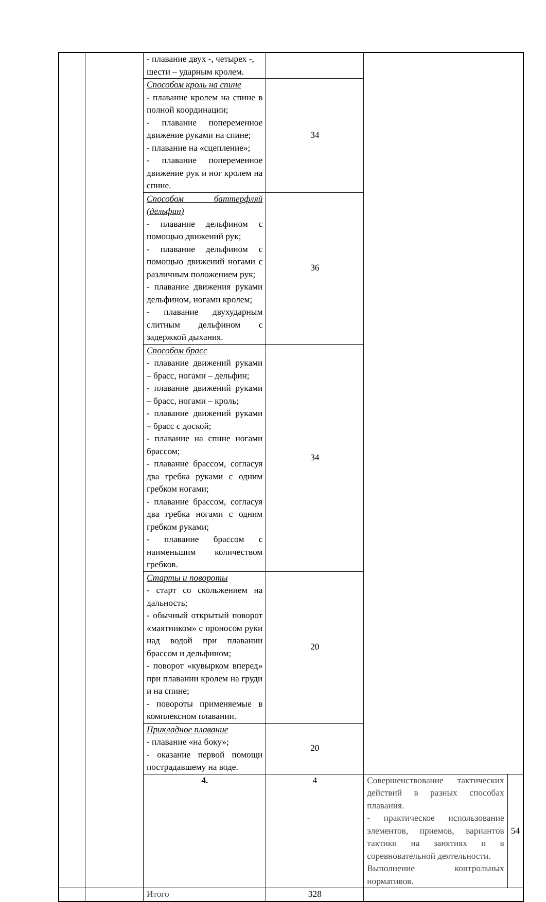| | | - плавание двух -, четырех -, шести – ударным кролем. | | | |
| | | Способом кроль на спине - плавание кролем на спине в полной координации; - плавание попеременное движение руками на спине; - плавание на «сцепление»; - плавание попеременное движение рук и ног кролем на спине. | 34 | | |
| | | Способом баттерфляй (дельфин) - плавание дельфином с помощью движений рук; - плавание дельфином с помощью движений ногами с различным положением рук; - плавание движения руками дельфином, ногами кролем; - плавание двухударным слитным дельфином с задержкой дыхания. | 36 | | |
| | | Способом брасс - плавание движений руками – брасс, ногами – дельфин; - плавание движений руками – брасс, ногами – кроль; - плавание движений руками – брасс с доской; - плавание на спине ногами брассом; - плавание брассом, согласуя два гребка руками с одним гребком ногами; - плавание брассом, согласуя два гребка ногами с одним гребком руками; - плавание брассом с наименьшим количеством гребков. | 34 | | |
| | | Старты и повороты - старт со скольжением на дальность; - обычный открытый поворот «маятником» с проносом руки над водой при плавании брассом и дельфином; - поворот «кувырком вперед» при плавании кролем на груди и на спине; - повороты применяемые в комплексном плавании. | 20 | | |
| | | Прикладное плавание - плавание «на боку»; - оказание первой помощи пострадавшему на воде. | 20 | | |
| | | 4. | 4 | Совершенствование тактических действий в разных способах плавания. - практическое использование элементов, приемов, вариантов тактики на занятиях и в соревновательной деятельности. Выполнение контрольных нормативов. | 54 |
| | | Итого | 328 | | |